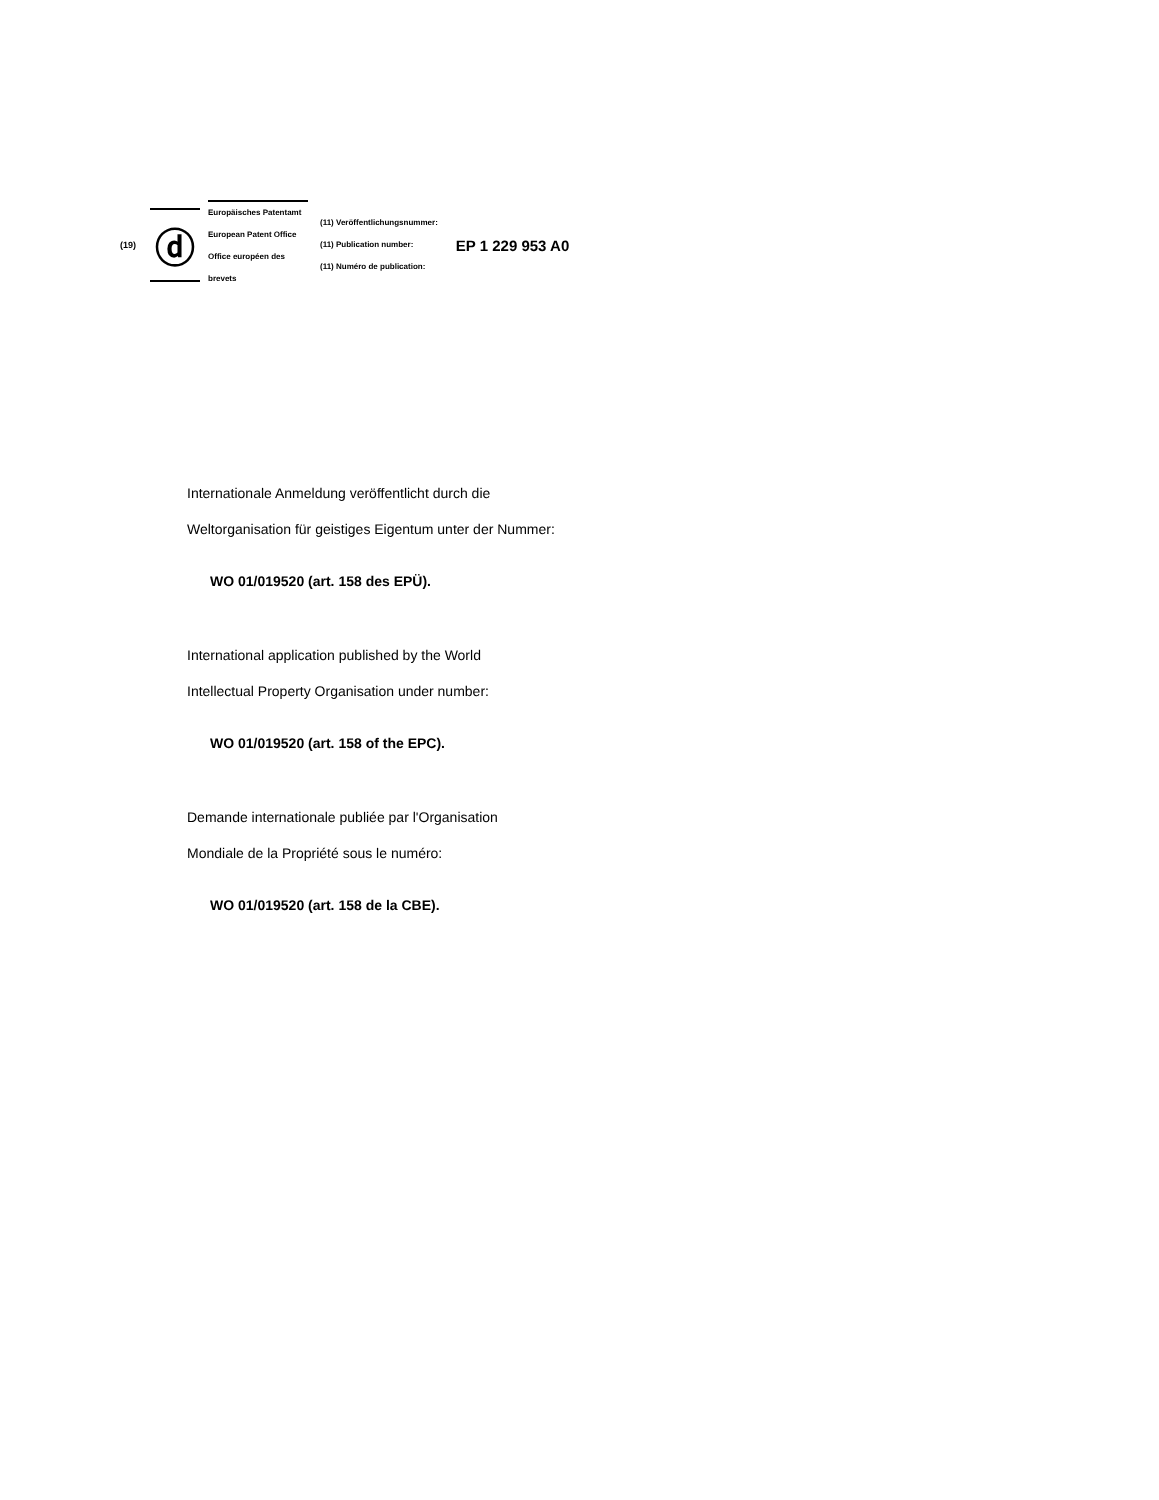(19)
ⓓ
Europäisches Patentamt
European Patent Office
Office européen des brevets
(11) Veröffentlichungsnummer:
(11) Publication number:
(11) Numéro de publication:
EP 1 229 953 A0
Internationale Anmeldung veröffentlicht durch die
Weltorganisation für geistiges Eigentum unter der Nummer:
WO 01/019520 (art. 158 des EPÜ).
International application published by the World
Intellectual Property Organisation under number:
WO 01/019520 (art. 158 of the EPC).
Demande internationale publiée par l'Organisation
Mondiale de la Propriété sous le numéro:
WO 01/019520 (art. 158 de la CBE).